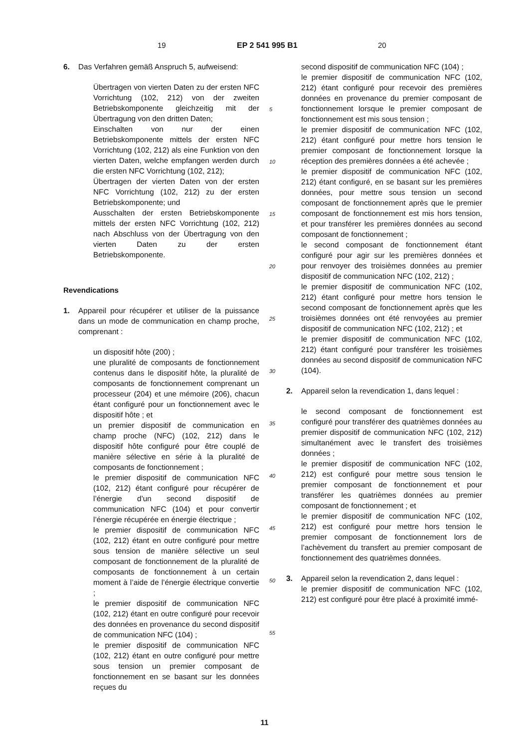19 EP 2 541 995 B1 20
6. Das Verfahren gemäß Anspruch 5, aufweisend:
Übertragen von vierten Daten zu der ersten NFC Vorrichtung (102, 212) von der zweiten Betriebskomponente gleichzeitig mit der Übertragung von den dritten Daten;
Einschalten von nur der einen Betriebskomponente mittels der ersten NFC Vorrichtung (102, 212) als eine Funktion von den vierten Daten, welche empfangen werden durch die ersten NFC Vorrichtung (102, 212);
Übertragen der vierten Daten von der ersten NFC Vorrichtung (102, 212) zu der ersten Betriebskomponente; und
Ausschalten der ersten Betriebskomponente mittels der ersten NFC Vorrichtung (102, 212) nach Abschluss von der Übertragung von den vierten Daten zu der ersten Betriebskomponente.
Revendications
1. Appareil pour récupérer et utiliser de la puissance dans un mode de communication en champ proche, comprenant :
un dispositif hôte (200) ;
une pluralité de composants de fonctionnement contenus dans le dispositif hôte, la pluralité de composants de fonctionnement comprenant un processeur (204) et une mémoire (206), chacun étant configuré pour un fonctionnement avec le dispositif hôte ; et
un premier dispositif de communication en champ proche (NFC) (102, 212) dans le dispositif hôte configuré pour être couplé de manière sélective en série à la pluralité de composants de fonctionnement ;
le premier dispositif de communication NFC (102, 212) étant configuré pour récupérer de l’énergie d’un second dispositif de communication NFC (104) et pour convertir l’énergie récupérée en énergie électrique ;
le premier dispositif de communication NFC (102, 212) étant en outre configuré pour mettre sous tension de manière sélective un seul composant de fonctionnement de la pluralité de composants de fonctionnement à un certain moment à l’aide de l’énergie électrique convertie ;
le premier dispositif de communication NFC (102, 212) étant en outre configuré pour recevoir des données en provenance du second dispositif de communication NFC (104) ;
le premier dispositif de communication NFC (102, 212) étant en outre configuré pour mettre sous tension un premier composant de fonctionnement en se basant sur les données reçues du
5
10
15
20
25
30
35
40
45
50
55
second dispositif de communication NFC (104) ;
le premier dispositif de communication NFC (102, 212) étant configuré pour recevoir des premières données en provenance du premier composant de fonctionnement lorsque le premier composant de fonctionnement est mis sous tension ;
le premier dispositif de communication NFC (102, 212) étant configuré pour mettre hors tension le premier composant de fonctionnement lorsque la réception des premières données a été achevée ;
le premier dispositif de communication NFC (102, 212) étant configuré, en se basant sur les premières données, pour mettre sous tension un second composant de fonctionnement après que le premier composant de fonctionnement est mis hors tension, et pour transférer les premières données au second composant de fonctionnement ;
le second composant de fonctionnement étant configuré pour agir sur les premières données et pour renvoyer des troisièmes données au premier dispositif de communication NFC (102, 212) ;
le premier dispositif de communication NFC (102, 212) étant configuré pour mettre hors tension le second composant de fonctionnement après que les troisièmes données ont été renvoyées au premier dispositif de communication NFC (102, 212) ; et
le premier dispositif de communication NFC (102, 212) étant configuré pour transférer les troisièmes données au second dispositif de communication NFC (104).
2. Appareil selon la revendication 1, dans lequel :
le second composant de fonctionnement est configuré pour transférer des quatrièmes données au premier dispositif de communication NFC (102, 212) simultanément avec le transfert des troisièmes données ;
le premier dispositif de communication NFC (102, 212) est configuré pour mettre sous tension le premier composant de fonctionnement et pour transférer les quatrièmes données au premier composant de fonctionnement ; et
le premier dispositif de communication NFC (102, 212) est configuré pour mettre hors tension le premier composant de fonctionnement lors de l’achèvement du transfert au premier composant de fonctionnement des quatrièmes données.
3. Appareil selon la revendication 2, dans lequel :
le premier dispositif de communication NFC (102, 212) est configuré pour être placé à proximité immé-
11